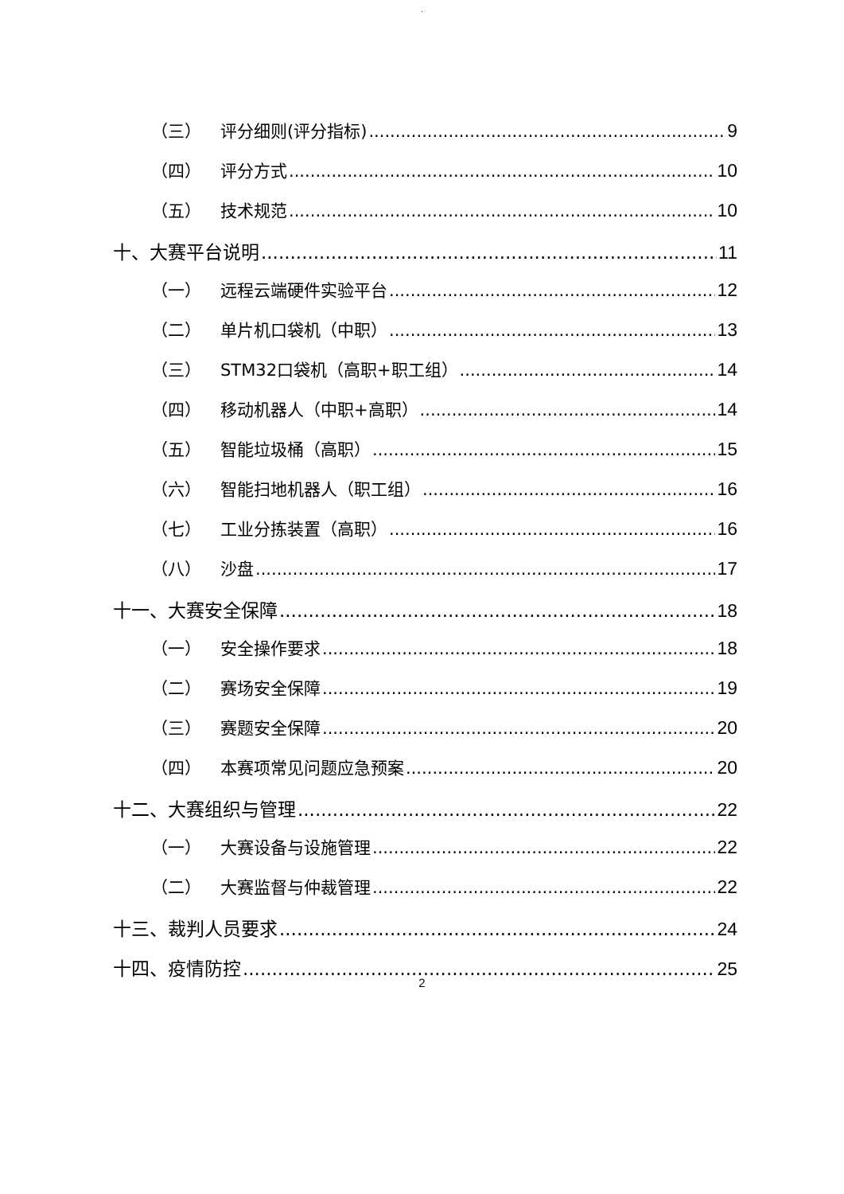.
（三） 评分细则(评分指标) 9
（四） 评分方式 10
（五） 技术规范 10
十、大赛平台说明 11
（一） 远程云端硬件实验平台 12
（二） 单片机口袋机（中职） 13
（三） STM32口袋机（高职+职工组） 14
（四） 移动机器人（中职+高职） 14
（五） 智能垃圾桶（高职） 15
（六） 智能扫地机器人（职工组） 16
（七） 工业分拣装置（高职） 16
（八） 沙盘 17
十一、大赛安全保障 18
（一） 安全操作要求 18
（二） 赛场安全保障 19
（三） 赛题安全保障 20
（四） 本赛项常见问题应急预案 20
十二、大赛组织与管理 22
（一） 大赛设备与设施管理 22
（二） 大赛监督与仲裁管理 22
十三、裁判人员要求 24
十四、疫情防控 25
2